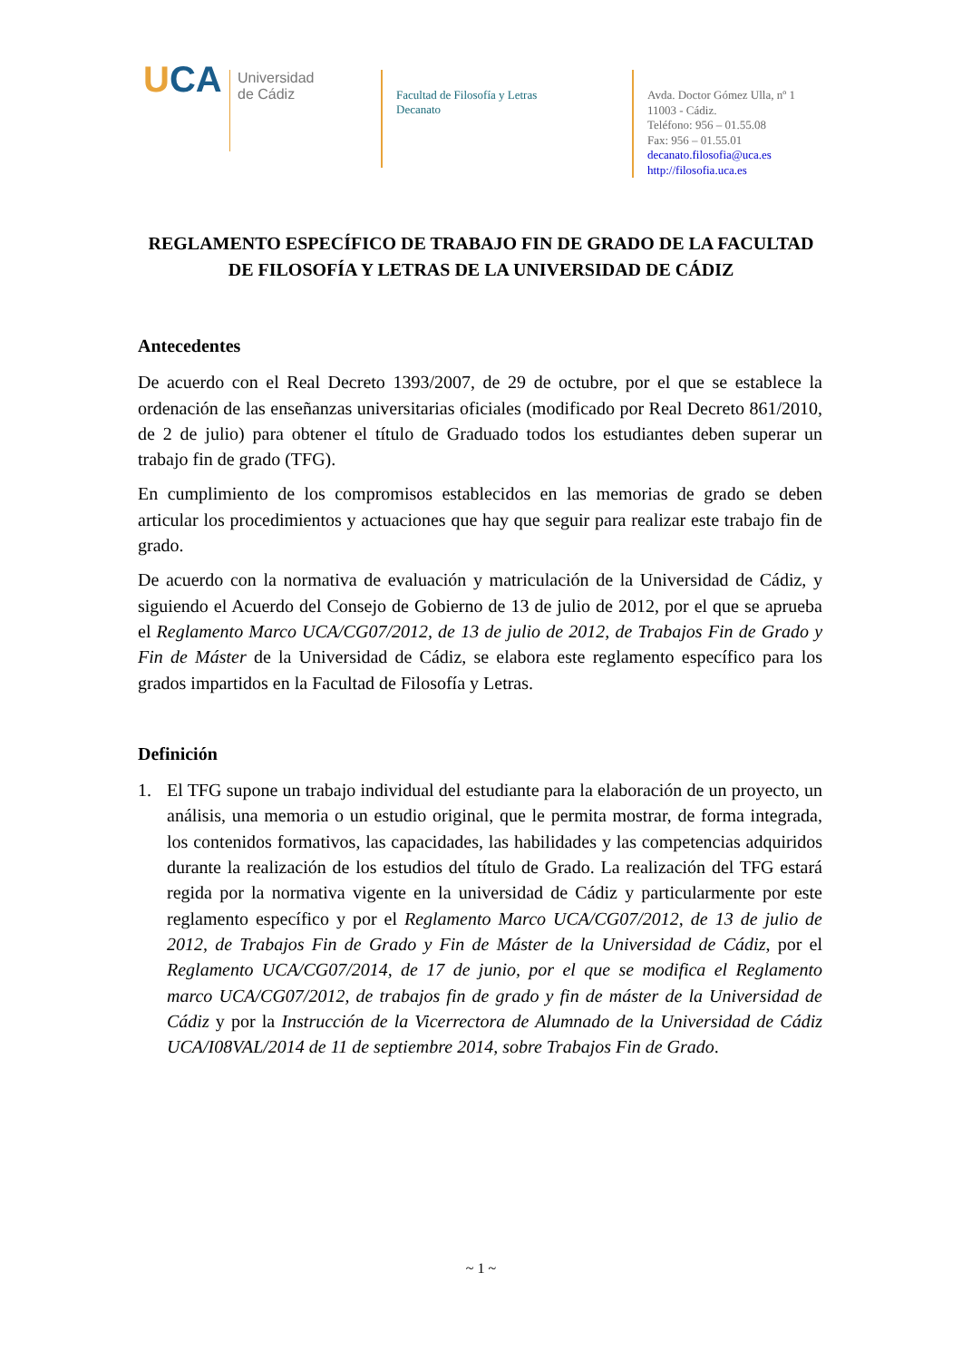UCA
Universidad
de Cádiz
Facultad de Filosofía y Letras
Decanato
Avda. Doctor Gómez Ulla, nº 1
11003 - Cádiz.
Teléfono: 956 – 01.55.08
Fax: 956 – 01.55.01
decanato.filosofia@uca.es
http://filosofia.uca.es
REGLAMENTO ESPECÍFICO DE TRABAJO FIN DE GRADO DE LA FACULTAD DE FILOSOFÍA Y LETRAS DE LA UNIVERSIDAD DE CÁDIZ
Antecedentes
De acuerdo con el Real Decreto 1393/2007, de 29 de octubre, por el que se establece la ordenación de las enseñanzas universitarias oficiales (modificado por Real Decreto 861/2010, de 2 de julio) para obtener el título de Graduado todos los estudiantes deben superar un trabajo fin de grado (TFG).
En cumplimiento de los compromisos establecidos en las memorias de grado se deben articular los procedimientos y actuaciones que hay que seguir para realizar este trabajo fin de grado.
De acuerdo con la normativa de evaluación y matriculación de la Universidad de Cádiz, y siguiendo el Acuerdo del Consejo de Gobierno de 13 de julio de 2012, por el que se aprueba el Reglamento Marco UCA/CG07/2012, de 13 de julio de 2012, de Trabajos Fin de Grado y Fin de Máster de la Universidad de Cádiz, se elabora este reglamento específico para los grados impartidos en la Facultad de Filosofía y Letras.
Definición
1. El TFG supone un trabajo individual del estudiante para la elaboración de un proyecto, un análisis, una memoria o un estudio original, que le permita mostrar, de forma integrada, los contenidos formativos, las capacidades, las habilidades y las competencias adquiridos durante la realización de los estudios del título de Grado. La realización del TFG estará regida por la normativa vigente en la universidad de Cádiz y particularmente por este reglamento específico y por el Reglamento Marco UCA/CG07/2012, de 13 de julio de 2012, de Trabajos Fin de Grado y Fin de Máster de la Universidad de Cádiz, por el Reglamento UCA/CG07/2014, de 17 de junio, por el que se modifica el Reglamento marco UCA/CG07/2012, de trabajos fin de grado y fin de máster de la Universidad de Cádiz y por la Instrucción de la Vicerrectora de Alumnado de la Universidad de Cádiz UCA/I08VAL/2014 de 11 de septiembre 2014, sobre Trabajos Fin de Grado.
~ 1 ~